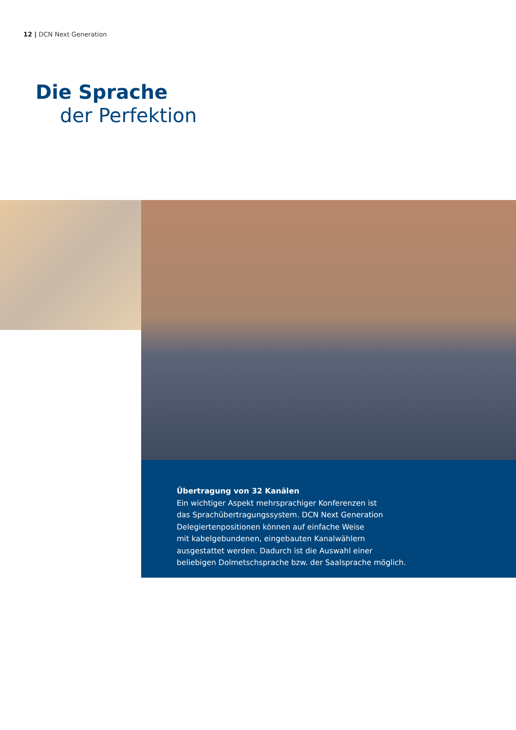12 | DCN Next Generation
Die Sprache
der Perfektion
Übertragung von 32 Kanälen
Ein wichtiger Aspekt mehrsprachiger Konferenzen ist
das Sprachübertragungssystem. DCN Next Generation
Delegiertenpositionen können auf einfache Weise
mit kabelgebundenen, eingebauten Kanalwählern
ausgestattet werden. Dadurch ist die Auswahl einer
beliebigen Dolmetschsprache bzw. der Saalsprache möglich.